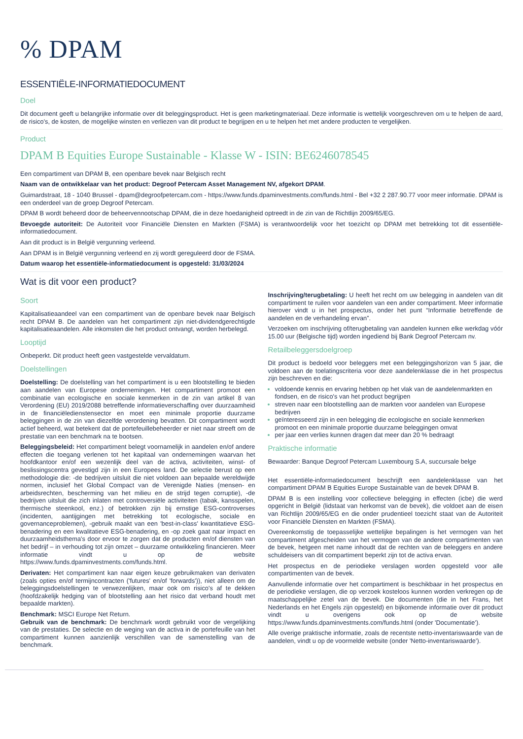% DPAM
ESSENTIËLE-INFORMATIEDOCUMENT
Doel
Dit document geeft u belangrijke informatie over dit beleggingsproduct. Het is geen marketingmateriaal. Deze informatie is wettelijk voorgeschreven om u te helpen de aard, de risico's, de kosten, de mogelijke winsten en verliezen van dit product te begrijpen en u te helpen het met andere producten te vergelijken.
Product
DPAM B Equities Europe Sustainable - Klasse W - ISIN: BE6246078545
Een compartiment van DPAM B, een openbare bevek naar Belgisch recht
Naam van de ontwikkelaar van het product: Degroof Petercam Asset Management NV, afgekort DPAM.
Guimardstraat, 18 - 1040 Brussel - dpam@degroofpetercam.com - https://www.funds.dpaminvestments.com/funds.html - Bel +32 2 287.90.77 voor meer informatie. DPAM is een onderdeel van de groep Degroof Petercam.
DPAM B wordt beheerd door de beheervennootschap DPAM, die in deze hoedanigheid optreedt in de zin van de Richtlijn 2009/65/EG.
Bevoegde autoriteit: De Autoriteit voor Financiële Diensten en Markten (FSMA) is verantwoordelijk voor het toezicht op DPAM met betrekking tot dit essentiële-informatiedocument.
Aan dit product is in België vergunning verleend.
Aan DPAM is in België vergunning verleend en zij wordt gereguleerd door de FSMA.
Datum waarop het essentiële-informatiedocument is opgesteld: 31/03/2024
Wat is dit voor een product?
Soort
Kapitalisatieaandeel van een compartiment van de openbare bevek naar Belgisch recht DPAM B. De aandelen van het compartiment zijn niet-dividendgerechtigde kapitalisatieaandelen. Alle inkomsten die het product ontvangt, worden herbelegd.
Looptijd
Onbeperkt. Dit product heeft geen vastgestelde vervaldatum.
Doelstellingen
Doelstelling: De doelstelling van het compartiment is u een blootstelling te bieden aan aandelen van Europese ondernemingen. Het compartiment promoot een combinatie van ecologische en sociale kenmerken in de zin van artikel 8 van Verordening (EU) 2019/2088 betreffende informatieverschaffing over duurzaamheid in de financiëledienstensector en moet een minimale proportie duurzame beleggingen in de zin van diezelfde verordening bevatten. Dit compartiment wordt actief beheerd, wat betekent dat de portefeuillebeheerder er niet naar streeft om de prestatie van een benchmark na te bootsen.
Beleggingsbeleid: Het compartiment belegt voornamelijk in aandelen en/of andere effecten die toegang verlenen tot het kapitaal van ondernemingen waarvan het hoofdkantoor en/of een wezenlijk deel van de activa, activiteiten, winst- of beslissingscentra gevestigd zijn in een Europees land. De selectie berust op een methodologie die: -de bedrijven uitsluit die niet voldoen aan bepaalde wereldwijde normen, inclusief het Global Compact van de Verenigde Naties (mensen- en arbeidsrechten, bescherming van het milieu en de strijd tegen corruptie), -de bedrijven uitsluit die zich inlaten met controversiële activiteiten (tabak, kansspelen, thermische steenkool, enz.) of betrokken zijn bij ernstige ESG-controverses (incidenten, aantijgingen met betrekking tot ecologische, sociale en governanceproblemen), -gebruik maakt van een 'best-in-class' kwantitatieve ESG-benadering en een kwalitatieve ESG-benadering, en -op zoek gaat naar impact en duurzaamheidsthema's door ervoor te zorgen dat de producten en/of diensten van het bedrijf – in verhouding tot zijn omzet – duurzame ontwikkeling financieren. Meer informatie vindt u op de website https://www.funds.dpaminvestments.com/funds.html.
Derivaten: Het compartiment kan naar eigen keuze gebruikmaken van derivaten (zoals opties en/of termijncontracten ('futures' en/of 'forwards')), niet alleen om de beleggingsdoelstellingen te verwezenlijken, maar ook om risico's af te dekken (hoofdzakelijk hedging van of blootstelling aan het risico dat verband houdt met bepaalde markten).
Benchmark: MSCI Europe Net Return.
Gebruik van de benchmark: De benchmark wordt gebruikt voor de vergelijking van de prestaties. De selectie en de weging van de activa in de portefeuille van het compartiment kunnen aanzienlijk verschillen van de samenstelling van de benchmark.
Inschrijving/terugbetaling: U heeft het recht om uw belegging in aandelen van dit compartiment te ruilen voor aandelen van een ander compartiment. Meer informatie hierover vindt u in het prospectus, onder het punt “Informatie betreffende de aandelen en de verhandeling ervan”.
Verzoeken om inschrijving of/terugbetaling van aandelen kunnen elke werkdag vóór 15.00 uur (Belgische tijd) worden ingediend bij Bank Degroof Petercam nv.
Retailbeleggersdoelgroep
Dit product is bedoeld voor beleggers met een beleggingshorizon van 5 jaar, die voldoen aan de toelatingscriteria voor deze aandelenklasse die in het prospectus zijn beschreven en die:
voldoende kennis en ervaring hebben op het vlak van de aandelenmarkten en fondsen, en de risico's van het product begrijpen
streven naar een blootstelling aan de markten voor aandelen van Europese bedrijven
geïnteresseerd zijn in een belegging die ecologische en sociale kenmerken promoot en een minimale proportie duurzame beleggingen omvat
per jaar een verlies kunnen dragen dat meer dan 20 % bedraagt
Praktische informatie
Bewaarder: Banque Degroof Petercam Luxembourg S.A, succursale belge
Het essentiële-informatiedocument beschrijft een aandelenklasse van het compartiment DPAM B Equities Europe Sustainable van de bevek DPAM B.
DPAM B is een instelling voor collectieve belegging in effecten (icbe) die werd opgericht in België (lidstaat van herkomst van de bevek), die voldoet aan de eisen van Richtlijn 2009/65/EG en die onder prudentieel toezicht staat van de Autoriteit voor Financiële Diensten en Markten (FSMA).
Overeenkomstig de toepasselijke wettelijke bepalingen is het vermogen van het compartiment afgescheiden van het vermogen van de andere compartimenten van de bevek, hetgeen met name inhoudt dat de rechten van de beleggers en andere schuldeisers van dit compartiment beperkt zijn tot de activa ervan.
Het prospectus en de periodieke verslagen worden opgesteld voor alle compartimenten van de bevek.
Aanvullende informatie over het compartiment is beschikbaar in het prospectus en de periodieke verslagen, die op verzoek kosteloos kunnen worden verkregen op de maatschappelijke zetel van de bevek. Die documenten (die in het Frans, het Nederlands en het Engels zijn opgesteld) en bijkomende informatie over dit product vindt u overigens ook op de website https://www.funds.dpaminvestments.com/funds.html (onder 'Documentatie').
Alle overige praktische informatie, zoals de recentste netto-inventariswaarde van de aandelen, vindt u op de voormelde website (onder 'Netto-inventariswaarde').